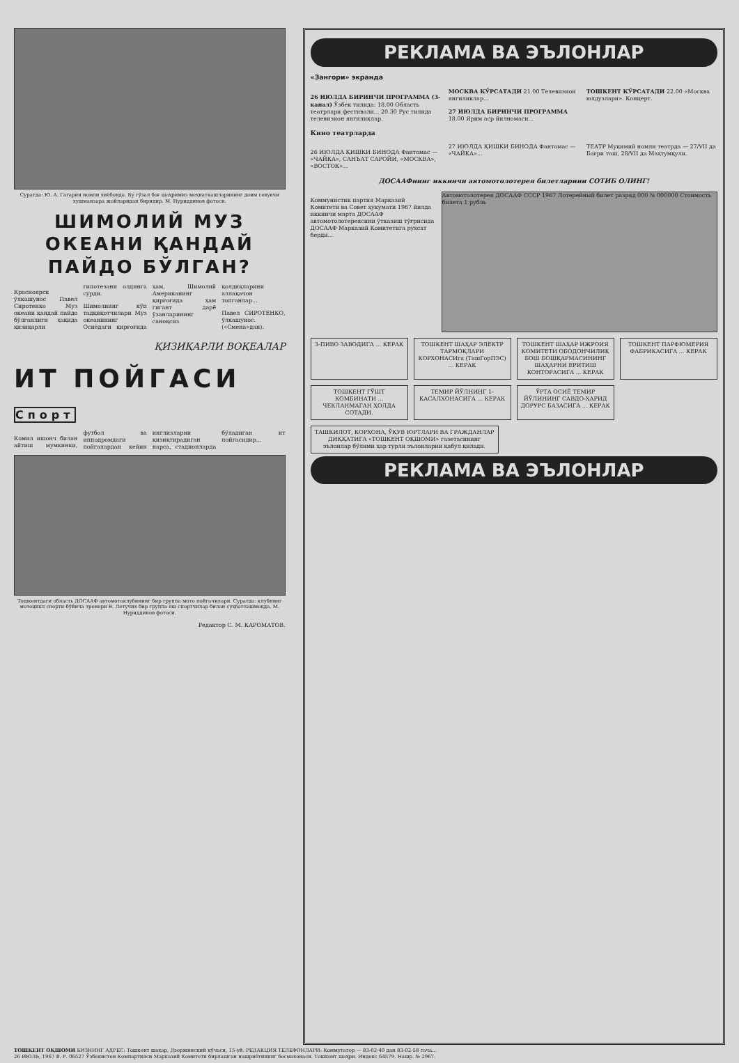Суратда: Ю. А. Гагарин номли хиёбонда. Бу гўзал боғ шаҳримиз меҳнаткашларининг доим севувчи хушманзара жойларидан биридир. М. Нуриддинов фотоси.
ШИМОЛИЙ МУЗ ОКЕАНИ ҚАНДАЙ ПАЙДО БЎЛГАН?
Красноярск ўлкашунос Павел Сиротенко Муз океани қандай пайдо бўлганлиги ҳақида қизиқарли гипотезани олдинга сурди.
Шимолнинг кўп тадқиқотчилари Муз океанининг Осиёдаги қирғоғида ҳам, Шимолий Американинг қирғоғида ҳам гигант дарё ўзанларининг саноқсиз қолдиқларини аллақачон топганлар...
Павел СИРОТЕНКО, ўлкашунос. («Смена»дан).
ҚИЗИҚАРЛИ ВОҚЕАЛАР
ИТ ПОЙГАСИ Спорт
Комил ишонч билан айтиш мумкинки, футбол ва ипподромдаги пойгалардан кейин инглизларни қизиқтирадиган нарса, стадионларда бўладиган ит пойгасидир...
Тошкентдаги область ДОСААФ автомотоклубининг бир группа мото пойгачилари. Суратда: клубнинг мотоцикл спорти бўйича тренери В. Летучих бир группа ёш спортчилар билан суҳбатлашмоқда. М. Нуриддинов фотоси.
Редактор С. М. КАРОМАТОВ.
РЕКЛАМА ВА ЭЪЛОНЛАР
«Зангори» экранда
26 ИЮЛДА БИРИНЧИ ПРОГРАММА (3-канал) Ўзбек тилида: 18.00 Область театрлари фестивали... 20.30 Рус тилида телевизион янгиликлар.
МОСКВА КЎРСАТАДИ 21.00 Телевизион янгиликлар...
27 ИЮЛДА БИРИНЧИ ПРОГРАММА 18.00 Ярим аср йилномаси...
ТОШКЕНТ КЎРСАТАДИ 22.00 «Москва юлдузлари». Концерт.
Кино театрларда
26 ИЮЛДА ҚИШКИ БИНОДА Фантомас — «ЧАЙКА», САНЪАТ САРОЙИ, «МОСКВА», «ВОСТОК»...
27 ИЮЛДА ҚИШКИ БИНОДА Фантомас — «ЧАЙКА»...
ТЕАТР Муқимий номли театрда — 27/VII да Бағри тош, 28/VII да Маҳтумқули.
ДОСААФнинг иккинчи автомотолотерея билетларини СОТИБ ОЛИНГ!
Коммунистик партия Марказий Комитети ва Совет ҳукумати 1967 йилда иккинчи марта ДОСААФ автомотолотереясини ўтказиш тўғрисида ДОСААФ Марказий Комитетига рухсат берди...
Автомотолотерея ДОСААФ СССР 1967 Лотерейный билет разряд 000 № 000000 Стоимость билета 1 рубль
3-ПИВО ЗАВОДИГА ... КЕРАК
ТОШКЕНТ ШАҲАР ЭЛЕКТР ТАРМОҚЛАРИ КОРХОНАСИга (ТашГорПЭС) ... КЕРАК
ТОШКЕНТ ШАҲАР ИЖРОИЯ КОМИТЕТИ ОБОДОНЧИЛИК БОШ БОШҚАРМАСИНИНГ ШАҲАРНИ ЕРИТИШ КОНТОРАСИГА ... КЕРАК
ТОШКЕНТ ПАРФЮМЕРИЯ ФАБРИКАСИГА ... КЕРАК
ТОШКЕНТ ГЎШТ КОМБИНАТИ ... ЧЕКЛАНМАГАН ҲОЛДА СОТАДИ.
ТЕМИР ЙЎЛНИНГ 1-КАСАЛХОНАСИГА ... КЕРАК
ЎРТА ОСИЁ ТЕМИР ЙЎЛИНИНГ САВДО-ХАРИД ДОРУРС БАЗАСИГА ... КЕРАК
ТАШКИЛОТ, КОРХОНА, ЎҚУВ ЮРТЛАРИ ВА ГРАЖДАНЛАР ДИҚҚАТИГА «ТОШКЕНТ ОҚШОМИ» газетасининг эълонлар бўлими ҳар турли эълонларни қабул қилади.
РЕКЛАМА ВА ЭЪЛОНЛАР
ТОШКЕНТ ОҚШОМИ БИЗНИНГ АДРЕС: Тошкент шаҳар, Дзержинский кўчаси, 15-уй. РЕДАКЦИЯ ТЕЛЕФОНЛАРИ: Коммутатор — 83-02-49 дан 83-02-58 гача...
26 ИЮЛЬ, 1967 й. Р. 06527 Ўзбекистон Компартияси Марказий Комитети бирлашган нашриётининг босмахонаси. Тошкент шаҳри. Индекс 64579. Нашр. № 2967.